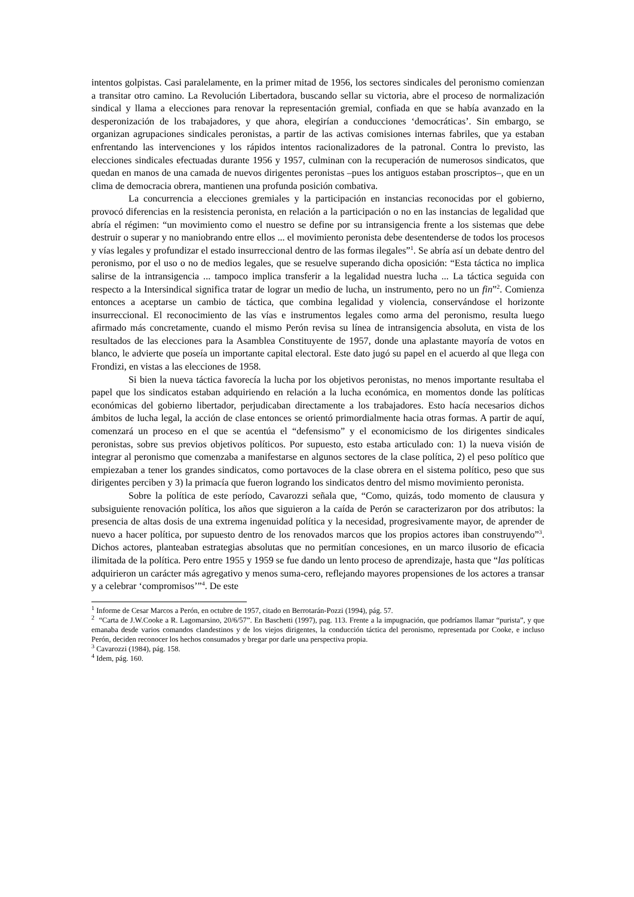intentos golpistas. Casi paralelamente, en la primer mitad de 1956, los sectores sindicales del peronismo comienzan a transitar otro camino. La Revolución Libertadora, buscando sellar su victoria, abre el proceso de normalización sindical y llama a elecciones para renovar la representación gremial, confiada en que se había avanzado en la desperonización de los trabajadores, y que ahora, elegirían a conducciones ‘democráticas’. Sin embargo, se organizan agrupaciones sindicales peronistas, a partir de las activas comisiones internas fabriles, que ya estaban enfrentando las intervenciones y los rápidos intentos racionalizadores de la patronal. Contra lo previsto, las elecciones sindicales efectuadas durante 1956 y 1957, culminan con la recuperación de numerosos sindicatos, que quedan en manos de una camada de nuevos dirigentes peronistas –pues los antiguos estaban proscriptos–, que en un clima de democracia obrera, mantienen una profunda posición combativa.
La concurrencia a elecciones gremiales y la participación en instancias reconocidas por el gobierno, provocó diferencias en la resistencia peronista, en relación a la participación o no en las instancias de legalidad que abría el régimen: “un movimiento como el nuestro se define por su intransigencia frente a los sistemas que debe destruir o superar y no maniobrando entre ellos ... el movimiento peronista debe desentenderse de todos los procesos y vías legales y profundizar el estado insurreccional dentro de las formas ilegales”<sup>1</sup>. Se abría así un debate dentro del peronismo, por el uso o no de medios legales, que se resuelve superando dicha oposición: “Esta táctica no implica salirse de la intransigencia ... tampoco implica transferir a la legalidad nuestra lucha ... La táctica seguida con respecto a la Intersindical significa tratar de lograr un medio de lucha, un instrumento, pero no un fin”<sup>2</sup>. Comienza entonces a aceptarse un cambio de táctica, que combina legalidad y violencia, conservándose el horizonte insurreccional. El reconocimiento de las vías e instrumentos legales como arma del peronismo, resulta luego afirmado más concretamente, cuando el mismo Perón revisa su línea de intransigencia absoluta, en vista de los resultados de las elecciones para la Asamblea Constituyente de 1957, donde una aplastante mayoría de votos en blanco, le advierte que poseía un importante capital electoral. Este dato jugó su papel en el acuerdo al que llega con Frondizi, en vistas a las elecciones de 1958.
Si bien la nueva táctica favorecía la lucha por los objetivos peronistas, no menos importante resultaba el papel que los sindicatos estaban adquiriendo en relación a la lucha económica, en momentos donde las políticas económicas del gobierno libertador, perjudicaban directamente a los trabajadores. Esto hacía necesarios dichos ámbitos de lucha legal, la acción de clase entonces se orientó primordialmente hacia otras formas. A partir de aquí, comenzará un proceso en el que se acentúa el “defensismo” y el economicismo de los dirigentes sindicales peronistas, sobre sus previos objetivos políticos. Por supuesto, esto estaba articulado con: 1) la nueva visión de integrar al peronismo que comenzaba a manifestarse en algunos sectores de la clase política, 2) el peso político que empiezaban a tener los grandes sindicatos, como portavoces de la clase obrera en el sistema político, peso que sus dirigentes perciben y 3) la primacía que fueron logrando los sindicatos dentro del mismo movimiento peronista.
Sobre la política de este período, Cavarozzi señala que, “Como, quizás, todo momento de clausura y subsiguiente renovación política, los años que siguieron a la caída de Perón se caracterizaron por dos atributos: la presencia de altas dosis de una extrema ingenuidad política y la necesidad, progresivamente mayor, de aprender de nuevo a hacer política, por supuesto dentro de los renovados marcos que los propios actores iban construyendo”<sup>3</sup>. Dichos actores, planteaban estrategias absolutas que no permitían concesiones, en un marco ilusorio de eficacia ilimitada de la política. Pero entre 1955 y 1959 se fue dando un lento proceso de aprendizaje, hasta que “las políticas adquirieron un carácter más agregativo y menos suma-cero, reflejando mayores propensiones de los actores a transar y a celebrar ‘compromisos’”<sup>4</sup>. De este
<sup>1</sup> Informe de Cesar Marcos a Perón, en octubre de 1957, citado en Berrotarán-Pozzi (1994), pág. 57.
<sup>2</sup> “Carta de J.W.Cooke a R. Lagomarsino, 20/6/57”. En Baschetti (1997), pag. 113. Frente a la impugnación, que podríamos llamar “purista”, y que emanaba desde varios comandos clandestinos y de los viejos dirigentes, la conducción táctica del peronismo, representada por Cooke, e incluso Perón, deciden reconocer los hechos consumados y bregar por darle una perspectiva propia.
<sup>3</sup> Cavarozzi (1984), pág. 158.
<sup>4</sup> Idem, pág. 160.